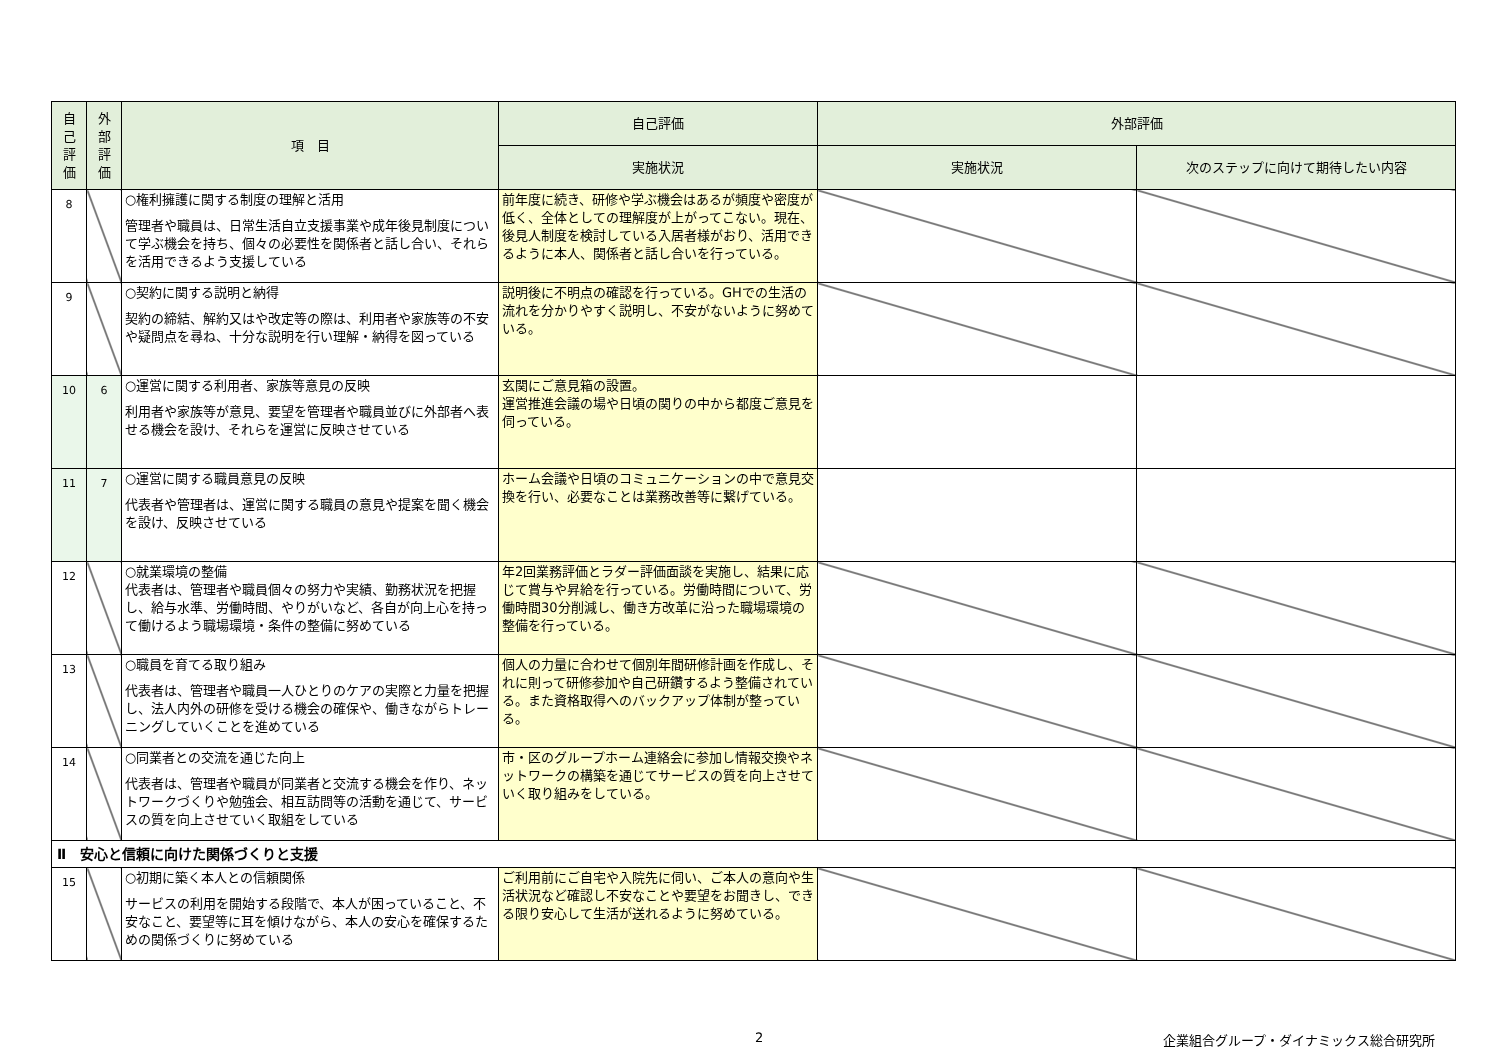| 自 己 評 価 | 外 部 評 価 | 項 目 | 自己評価 | 外部評価 | |
| --- | --- | --- | --- | --- | --- |
| | | | 実施状況 | 実施状況 | 次のステップに向けて期待したい内容 |
| 8 | | ○権利擁護に関する制度の理解と活用 管理者や職員は、日常生活自立支援事業や成年後見制度について学ぶ機会を持ち、個々の必要性を関係者と話し合い、それらを活用できるよう支援している | 前年度に続き、研修や学ぶ機会はあるが頻度や密度が低く、全体としての理解度が上がってこない。現在、後見人制度を検討している入居者様がおり、活用できるように本人、関係者と話し合いを行っている。 | | |
| 9 | | ○契約に関する説明と納得 契約の締結、解約又はや改定等の際は、利用者や家族等の不安や疑問点を尋ね、十分な説明を行い理解・納得を図っている | 説明後に不明点の確認を行っている。GHでの生活の流れを分かりやすく説明し、不安がないように努めている。 | | |
| 10 | 6 | ○運営に関する利用者、家族等意見の反映 利用者や家族等が意見、要望を管理者や職員並びに外部者へ表せる機会を設け、それらを運営に反映させている | 玄関にご意見箱の設置。 運営推進会議の場や日頃の関りの中から都度ご意見を伺っている。 | | |
| 11 | 7 | ○運営に関する職員意見の反映 代表者や管理者は、運営に関する職員の意見や提案を聞く機会を設け、反映させている | ホーム会議や日頃のコミュニケーションの中で意見交換を行い、必要なことは業務改善等に繋げている。 | | |
| 12 | | ○就業環境の整備 代表者は、管理者や職員個々の努力や実績、勤務状況を把握し、給与水準、労働時間、やりがいなど、各自が向上心を持って働けるよう職場環境・条件の整備に努めている | 年2回業務評価とラダー評価面談を実施し、結果に応じて賞与や昇給を行っている。労働時間について、労働時間30分削減し、働き方改革に沿った職場環境の整備を行っている。 | | |
| 13 | | ○職員を育てる取り組み 代表者は、管理者や職員一人ひとりのケアの実際と力量を把握し、法人内外の研修を受ける機会の確保や、働きながらトレーニングしていくことを進めている | 個人の力量に合わせて個別年間研修計画を作成し、それに則って研修参加や自己研鑽するよう整備されている。また資格取得へのバックアップ体制が整っている。 | | |
| 14 | | ○同業者との交流を通じた向上 代表者は、管理者や職員が同業者と交流する機会を作り、ネットワークづくりや勉強会、相互訪問等の活動を通じて、サービスの質を向上させていく取組をしている | 市・区のグループホーム連絡会に参加し情報交換やネットワークの構築を通じてサービスの質を向上させていく取り組みをしている。 | | |
| Ⅱ 安心と信頼に向けた関係づくりと支援 | | | | | |
| 15 | | ○初期に築く本人との信頼関係 サービスの利用を開始する段階で、本人が困っていること、不安なこと、要望等に耳を傾けながら、本人の安心を確保するための関係づくりに努めている | ご利用前にご自宅や入院先に伺い、ご本人の意向や生活状況など確認し不安なことや要望をお聞きし、できる限り安心して生活が送れるように努めている。 | | |
2
企業組合グループ・ダイナミックス総合研究所